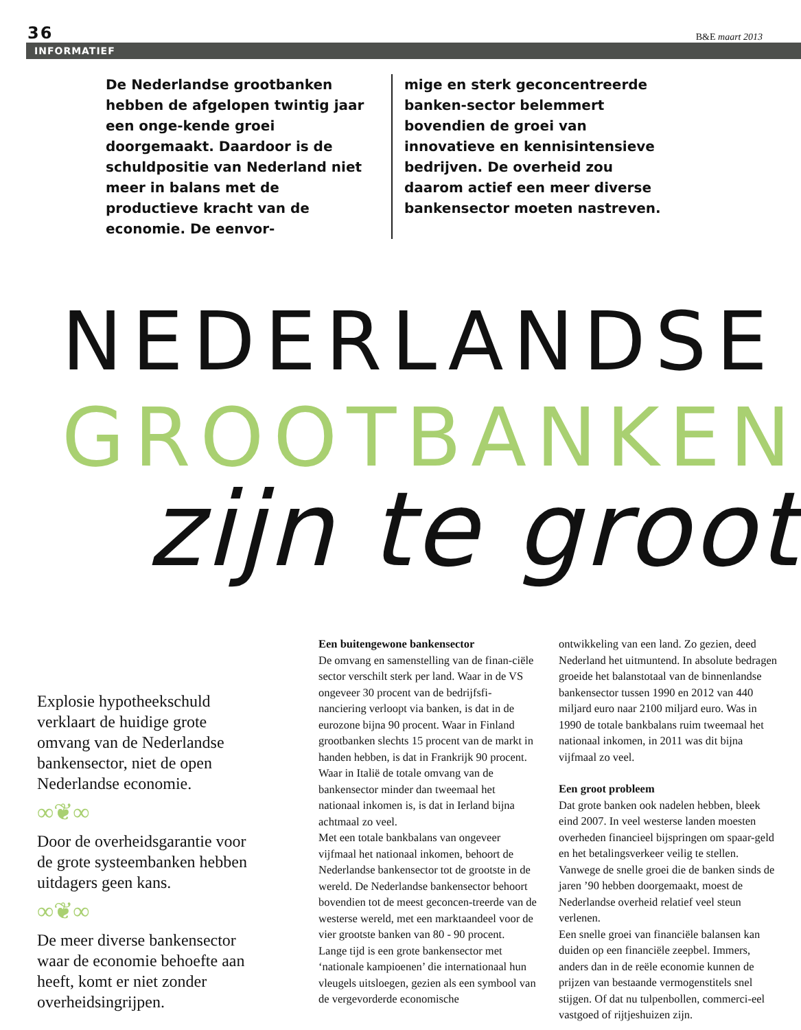36 B&E maart 2013
INFORMATIEF
De Nederlandse grootbanken hebben de afgelopen twintig jaar een onge-kende groei doorgemaakt. Daardoor is de schuldpositie van Nederland niet meer in balans met de productieve kracht van de economie. De eenvor-
mige en sterk geconcentreerde banken-sector belemmert bovendien de groei van innovatieve en kennisintensieve bedrijven. De overheid zou daarom actief een meer diverse bankensector moeten nastreven.
NEDERLANDSE
GROOTBANKEN
zijn te groot
Explosie hypotheekschuld verklaart de huidige grote omvang van de Nederlandse bankensector, niet de open Nederlandse economie.
∞❦∞
Door de overheidsgarantie voor de grote systeembanken hebben uitdagers geen kans.
∞❦∞
De meer diverse bankensector waar de economie behoefte aan heeft, komt er niet zonder overheidsingrijpen.
Een buitengewone bankensector
De omvang en samenstelling van de finan-ciële sector verschilt sterk per land. Waar in de VS ongeveer 30 procent van de bedrijfsfi-nanciering verloopt via banken, is dat in de eurozone bijna 90 procent. Waar in Finland grootbanken slechts 15 procent van de markt in handen hebben, is dat in Frankrijk 90 procent. Waar in Italië de totale omvang van de bankensector minder dan tweemaal het nationaal inkomen is, is dat in Ierland bijna achtmaal zo veel.
Met een totale bankbalans van ongeveer vijfmaal het nationaal inkomen, behoort de Nederlandse bankensector tot de grootste in de wereld. De Nederlandse bankensector behoort bovendien tot de meest geconcen-treerde van de westerse wereld, met een marktaandeel voor de vier grootste banken van 80 - 90 procent.
Lange tijd is een grote bankensector met ‘nationale kampioenen’ die internationaal hun vleugels uitsloegen, gezien als een symbool van de vergevorderde economische
ontwikkeling van een land. Zo gezien, deed Nederland het uitmuntend. In absolute bedragen groeide het balanstotaal van de binnenlandse bankensector tussen 1990 en 2012 van 440 miljard euro naar 2100 miljard euro. Was in 1990 de totale bankbalans ruim tweemaal het nationaal inkomen, in 2011 was dit bijna vijfmaal zo veel.
Een groot probleem
Dat grote banken ook nadelen hebben, bleek eind 2007. In veel westerse landen moesten overheden financieel bijspringen om spaar-geld en het betalingsverkeer veilig te stellen. Vanwege de snelle groei die de banken sinds de jaren ’90 hebben doorgemaakt, moest de Nederlandse overheid relatief veel steun verlenen.
Een snelle groei van financiële balansen kan duiden op een financiële zeepbel. Immers, anders dan in de reële economie kunnen de prijzen van bestaande vermogenstitels snel stijgen. Of dat nu tulpenbollen, commerci-eel vastgoed of rijtjeshuizen zijn.